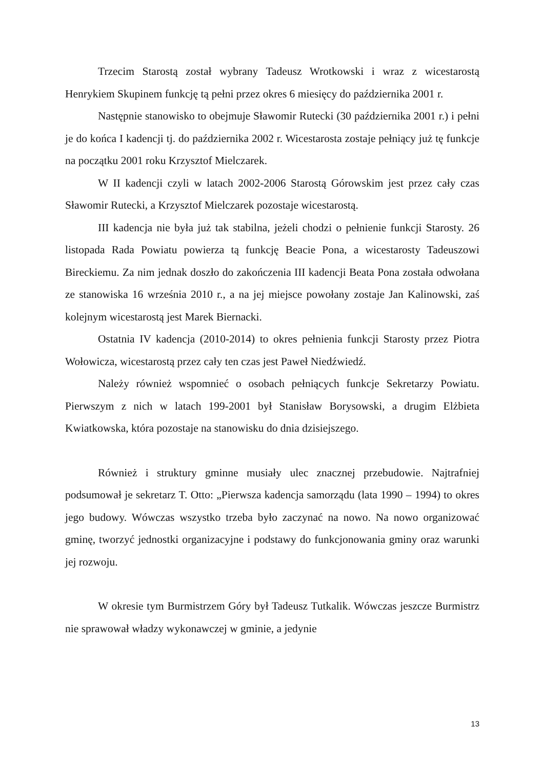Trzecim Starostą został wybrany Tadeusz Wrotkowski i wraz z wicestarostą Henrykiem Skupinem funkcję tą pełni przez okres 6 miesięcy do października 2001 r.
Następnie stanowisko to obejmuje Sławomir Rutecki (30 października 2001 r.) i pełni je do końca I kadencji tj. do października 2002 r. Wicestarosta zostaje pełniący już tę funkcje na początku 2001 roku Krzysztof Mielczarek.
W II kadencji czyli w latach 2002-2006 Starostą Górowskim jest przez cały czas Sławomir Rutecki, a Krzysztof Mielczarek pozostaje wicestarostą.
III kadencja nie była już tak stabilna, jeżeli chodzi o pełnienie funkcji Starosty. 26 listopada Rada Powiatu powierza tą funkcję Beacie Pona, a wicestarosty Tadeuszowi Bireckiemu. Za nim jednak doszło do zakończenia III kadencji Beata Pona została odwołana ze stanowiska 16 września 2010 r., a na jej miejsce powołany zostaje Jan Kalinowski, zaś kolejnym wicestarostą jest Marek Biernacki.
Ostatnia IV kadencja (2010-2014) to okres pełnienia funkcji Starosty przez Piotra Wołowicza, wicestarostą przez cały ten czas jest Paweł Niedźwiedź.
Należy również wspomnieć o osobach pełniących funkcje Sekretarzy Powiatu. Pierwszym z nich w latach 199-2001 był Stanisław Borysowski, a drugim Elżbieta Kwiatkowska, która pozostaje na stanowisku do dnia dzisiejszego.
Również i struktury gminne musiały ulec znacznej przebudowie. Najtrafniej podsumował je sekretarz T. Otto: „Pierwsza kadencja samorządu (lata 1990 – 1994) to okres jego budowy. Wówczas wszystko trzeba było zaczynać na nowo. Na nowo organizować gminę, tworzyć jednostki organizacyjne i podstawy do funkcjonowania gminy oraz warunki jej rozwoju.
W okresie tym Burmistrzem Góry był Tadeusz Tutkalik. Wówczas jeszcze Burmistrz nie sprawował władzy wykonawczej w gminie, a jedynie
13